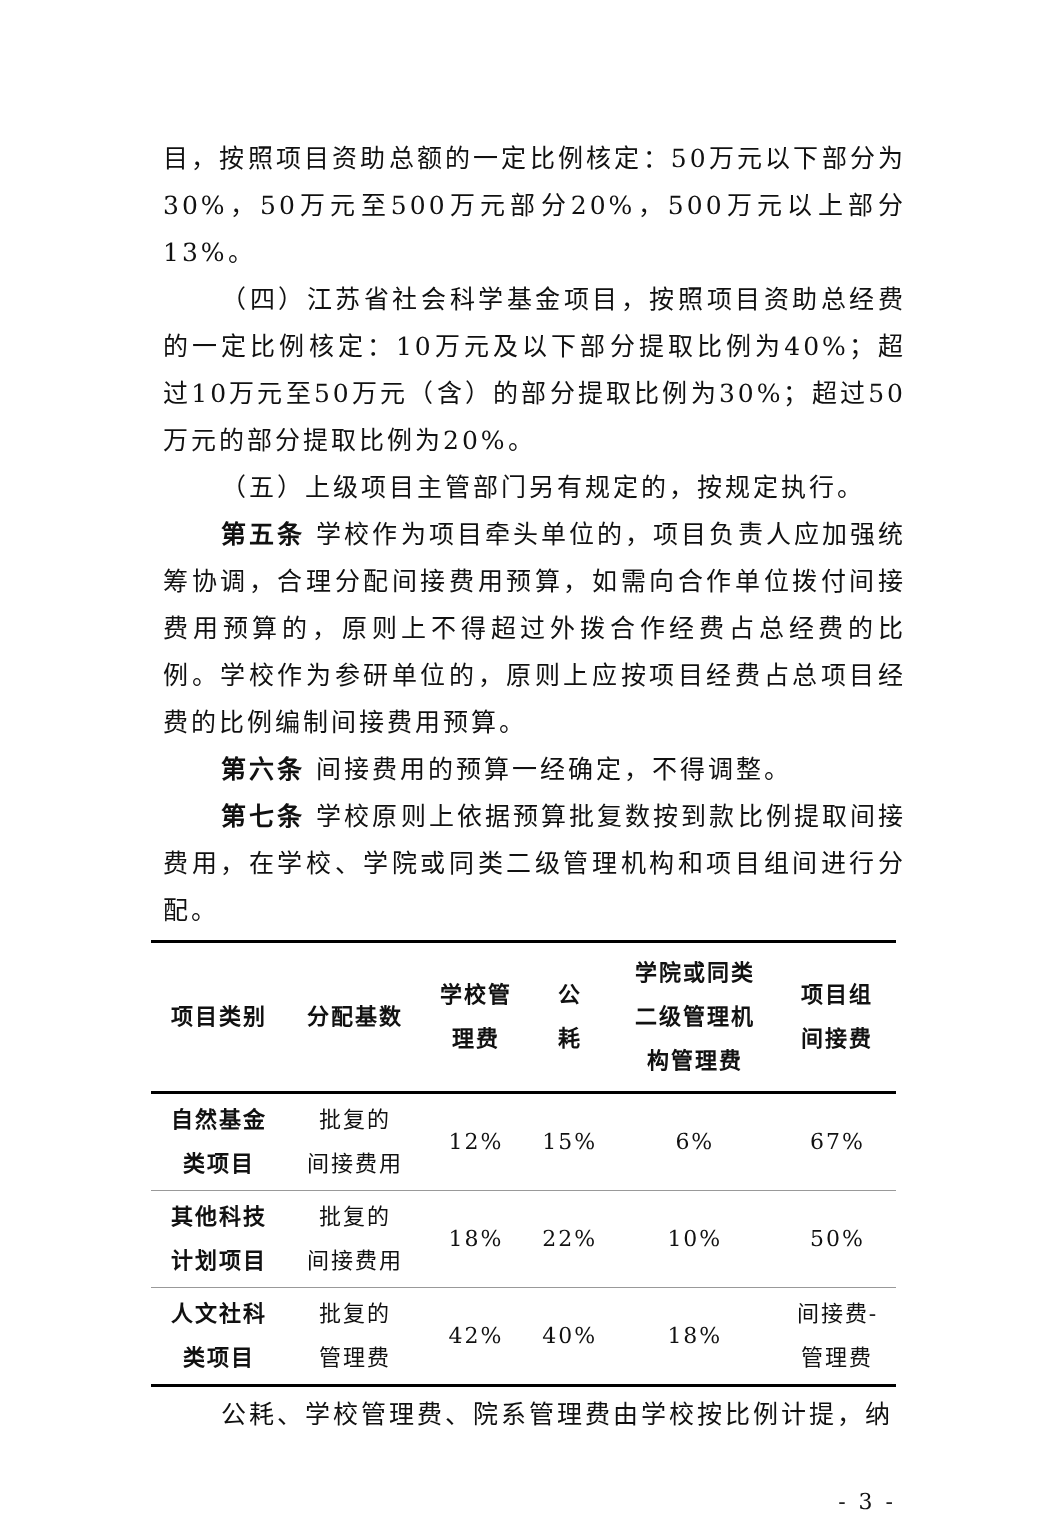目，按照项目资助总额的一定比例核定：50万元以下部分为30%，50万元至500万元部分20%，500万元以上部分13%。
（四）江苏省社会科学基金项目，按照项目资助总经费的一定比例核定：10万元及以下部分提取比例为40%；超过10万元至50万元（含）的部分提取比例为30%；超过50万元的部分提取比例为20%。
（五）上级项目主管部门另有规定的，按规定执行。
第五条 学校作为项目牵头单位的，项目负责人应加强统筹协调，合理分配间接费用预算，如需向合作单位拨付间接费用预算的，原则上不得超过外拨合作经费占总经费的比例。学校作为参研单位的，原则上应按项目经费占总项目经费的比例编制间接费用预算。
第六条 间接费用的预算一经确定，不得调整。
第七条 学校原则上依据预算批复数按到款比例提取间接费用，在学校、学院或同类二级管理机构和项目组间进行分配。
| 项目类别 | 分配基数 | 学校管 理费 | 公 耗 | 学院或同类 二级管理机 构管理费 | 项目组 间接费 |
| --- | --- | --- | --- | --- | --- |
| 自然基金 类项目 | 批复的 间接费用 | 12% | 15% | 6% | 67% |
| 其他科技 计划项目 | 批复的 间接费用 | 18% | 22% | 10% | 50% |
| 人文社科 类项目 | 批复的 管理费 | 42% | 40% | 18% | 间接费- 管理费 |
公耗、学校管理费、院系管理费由学校按比例计提，纳
- 3 -